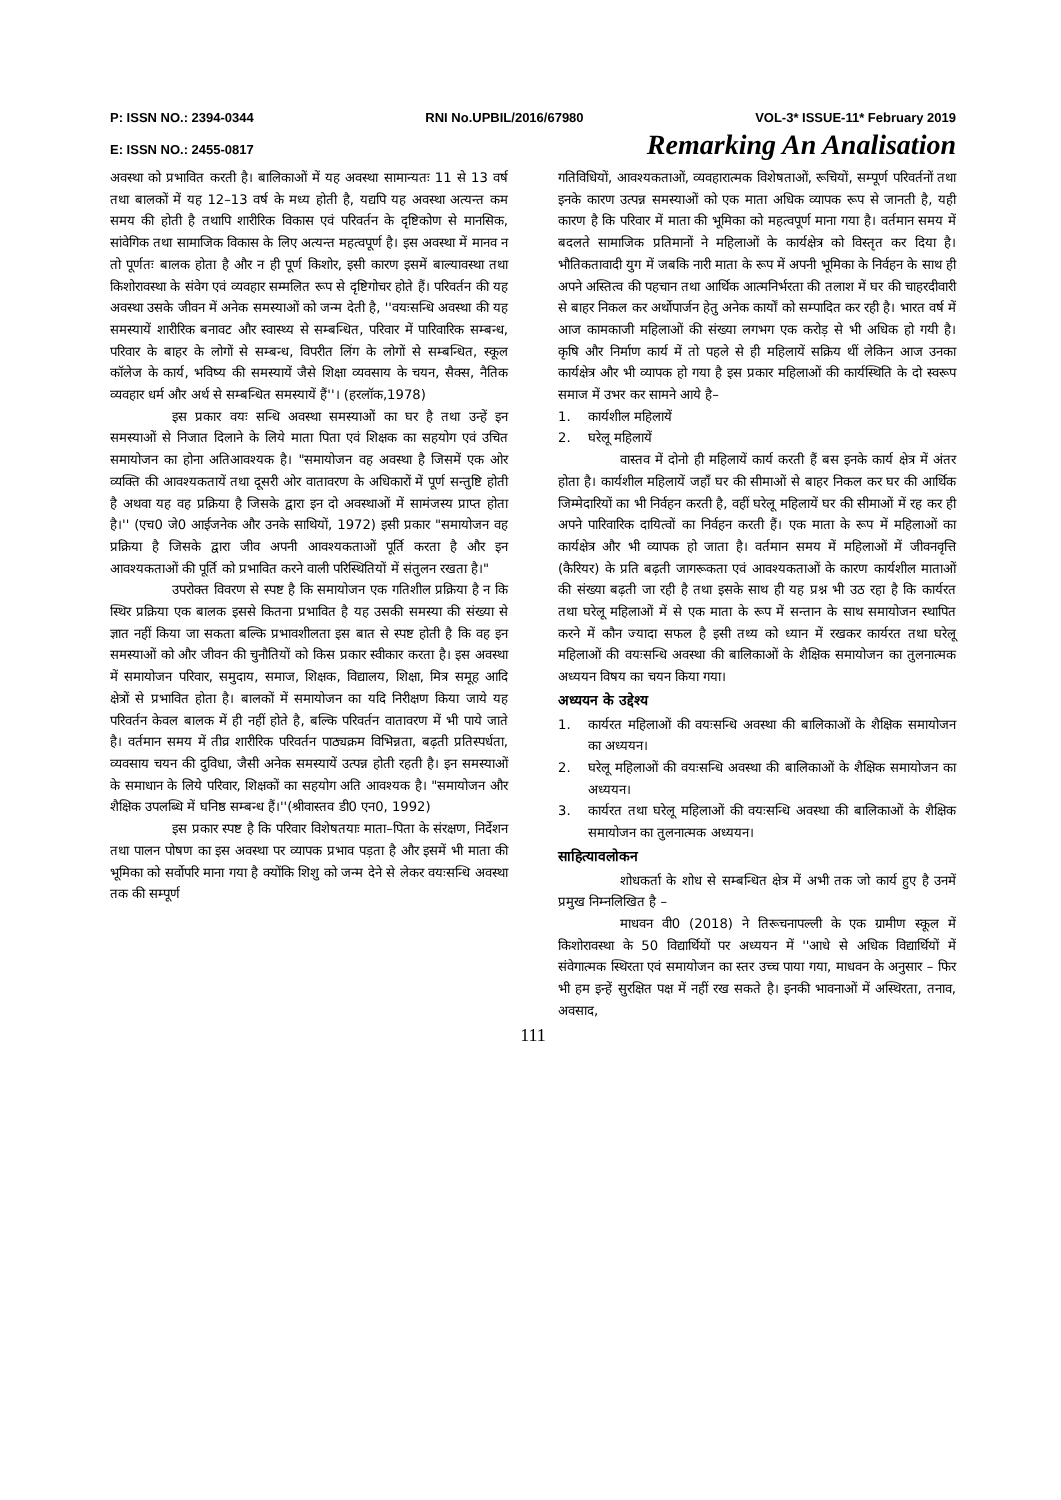P: ISSN NO.: 2394-0344 RNI No.UPBIL/2016/67980 VOL-3* ISSUE-11* February 2019
E: ISSN NO.: 2455-0817 Remarking An Analisation
अवस्था को प्रभावित करती है। बालिकाओं में यह अवस्था सामान्यतः 11 से 13 वर्ष तथा बालकों में यह 12–13 वर्ष के मध्य होती है, यद्यपि यह अवस्था अत्यन्त कम समय की होती है तथापि शारीरिक विकास एवं परिवर्तन के दृष्टिकोण से मानसिक, सांवेगिक तथा सामाजिक विकास के लिए अत्यन्त महत्वपूर्ण है। इस अवस्था में मानव न तो पूर्णतः बालक होता है और न ही पूर्ण किशोर, इसी कारण इसमें बाल्यावस्था तथा किशोरावस्था के संवेग एवं व्यवहार सम्मलित रूप से दृष्टिगोचर होते हैं। परिवर्तन की यह अवस्था उसके जीवन में अनेक समस्याओं को जन्म देती है, ''वयःसन्धि अवस्था की यह समस्यायें शारीरिक बनावट और स्वास्थ्य से सम्बन्धित, परिवार में पारिवारिक सम्बन्ध, परिवार के बाहर के लोगों से सम्बन्ध, विपरीत लिंग के लोगों से सम्बन्धित, स्कूल कॉलेज के कार्य, भविष्य की समस्यायें जैसे शिक्षा व्यवसाय के चयन, सैक्स, नैतिक व्यवहार धर्म और अर्थ से सम्बन्धित समस्यायें हैं''। (हरलॉक,1978)
इस प्रकार वयः सन्धि अवस्था समस्याओं का घर है तथा उन्हें इन समस्याओं से निजात दिलाने के लिये माता पिता एवं शिक्षक का सहयोग एवं उचित समायोजन का होना अतिआवश्यक है। "समायोजन वह अवस्था है जिसमें एक ओर व्यक्ति की आवश्यकतायें तथा दूसरी ओर वातावरण के अधिकारों में पूर्ण सन्तुष्टि होती है अथवा यह वह प्रक्रिया है जिसके द्वारा इन दो अवस्थाओं में सामंजस्य प्राप्त होता है।'' (एच0 जे0 आईजनेक और उनके साथियों, 1972) इसी प्रकार "समायोजन वह प्रक्रिया है जिसके द्वारा जीव अपनी आवश्यकताओं पूर्ति करता है और इन आवश्यकताओं की पूर्ति को प्रभावित करने वाली परिस्थितियों में संतुलन रखता है।"
उपरोक्त विवरण से स्पष्ट है कि समायोजन एक गतिशील प्रक्रिया है न कि स्थिर प्रक्रिया एक बालक इससे कितना प्रभावित है यह उसकी समस्या की संख्या से ज्ञात नहीं किया जा सकता बल्कि प्रभावशीलता इस बात से स्पष्ट होती है कि वह इन समस्याओं को और जीवन की चुनौतियों को किस प्रकार स्वीकार करता है। इस अवस्था में समायोजन परिवार, समुदाय, समाज, शिक्षक, विद्यालय, शिक्षा, मित्र समूह आदि क्षेत्रों से प्रभावित होता है। बालकों में समायोजन का यदि निरीक्षण किया जाये यह परिवर्तन केवल बालक में ही नहीं होते है, बल्कि परिवर्तन वातावरण में भी पाये जाते है। वर्तमान समय में तीव्र शारीरिक परिवर्तन पाठ्यक्रम विभिन्नता, बढ़ती प्रतिस्पर्धता, व्यवसाय चयन की दुविधा, जैसी अनेक समस्यायें उत्पन्न होती रहती है। इन समस्याओं के समाधान के लिये परिवार, शिक्षकों का सहयोग अति आवश्यक है। "समायोजन और शैक्षिक उपलब्धि में घनिष्ठ सम्बन्ध हैं।''(श्रीवास्तव डी0 एन0, 1992)
इस प्रकार स्पष्ट है कि परिवार विशेषतयाः माता–पिता के संरक्षण, निर्देशन तथा पालन पोषण का इस अवस्था पर व्यापक प्रभाव पड़ता है और इसमें भी माता की भूमिका को सर्वोपरि माना गया है क्योंकि शिशु को जन्म देने से लेकर वयःसन्धि अवस्था तक की सम्पूर्ण
गतिविधियों, आवश्यकताओं, व्यवहारात्मक विशेषताओं, रूचियों, सम्पूर्ण परिवर्तनों तथा इनके कारण उत्पन्न समस्याओं को एक माता अधिक व्यापक रूप से जानती है, यही कारण है कि परिवार में माता की भूमिका को महत्वपूर्ण माना गया है। वर्तमान समय में बदलते सामाजिक प्रतिमानों ने महिलाओं के कार्यक्षेत्र को विस्तृत कर दिया है। भौतिकतावादी युग में जबकि नारी माता के रूप में अपनी भूमिका के निर्वहन के साथ ही अपने अस्तित्व की पहचान तथा आर्थिक आत्मनिर्भरता की तलाश में घर की चाहरदीवारी से बाहर निकल कर अर्थोपार्जन हेतु अनेक कार्यों को सम्पादित कर रही है। भारत वर्ष में आज कामकाजी महिलाओं की संख्या लगभग एक करोड़ से भी अधिक हो गयी है। कृषि और निर्माण कार्य में तो पहले से ही महिलायें सक्रिय थीं लेकिन आज उनका कार्यक्षेत्र और भी व्यापक हो गया है इस प्रकार महिलाओं की कार्यस्थिति के दो स्वरूप समाज में उभर कर सामने आये है–
1. कार्यशील महिलायें
2. घरेलू महिलायें
वास्तव में दोनो ही महिलायें कार्य करती हैं बस इनके कार्य क्षेत्र में अंतर होता है। कार्यशील महिलायें जहाँ घर की सीमाओं से बाहर निकल कर घर की आर्थिक जिम्मेदारियों का भी निर्वहन करती है, वहीं घरेलू महिलायें घर की सीमाओं में रह कर ही अपने पारिवारिक दायित्वों का निर्वहन करती हैं। एक माता के रूप में महिलाओं का कार्यक्षेत्र और भी व्यापक हो जाता है। वर्तमान समय में महिलाओं में जीवनवृत्ति (कैरियर) के प्रति बढ़ती जागरूकता एवं आवश्यकताओं के कारण कार्यशील माताओं की संख्या बढ़ती जा रही है तथा इसके साथ ही यह प्रश्न भी उठ रहा है कि कार्यरत तथा घरेलू महिलाओं में से एक माता के रूप में सन्तान के साथ समायोजन स्थापित करने में कौन ज्यादा सफल है इसी तथ्य को ध्यान में रखकर कार्यरत तथा घरेलू महिलाओं की वयःसन्धि अवस्था की बालिकाओं के शैक्षिक समायोजन का तुलनात्मक अध्ययन विषय का चयन किया गया।
अध्ययन के उद्देश्य
1. कार्यरत महिलाओं की वयःसन्धि अवस्था की बालिकाओं के शैक्षिक समायोजन का अध्ययन।
2. घरेलू महिलाओं की वयःसन्धि अवस्था की बालिकाओं के शैक्षिक समायोजन का अध्ययन।
3. कार्यरत तथा घरेलू महिलाओं की वयःसन्धि अवस्था की बालिकाओं के शैक्षिक समायोजन का तुलनात्मक अध्ययन।
साहित्यावलोकन
शोधकर्ता के शोध से सम्बन्धित क्षेत्र में अभी तक जो कार्य हुए है उनमें प्रमुख निम्नलिखित है –
माधवन वी0 (2018) ने तिरूचनापल्ली के एक ग्रामीण स्कूल में किशोरावस्था के 50 विद्यार्थियों पर अध्ययन में ''आधे से अधिक विद्यार्थियों में संवेगात्मक स्थिरता एवं समायोजन का स्तर उच्च पाया गया, माधवन के अनुसार – फिर भी हम इन्हें सुरक्षित पक्ष में नहीं रख सकते है। इनकी भावनाओं में अस्थिरता, तनाव, अवसाद,
111